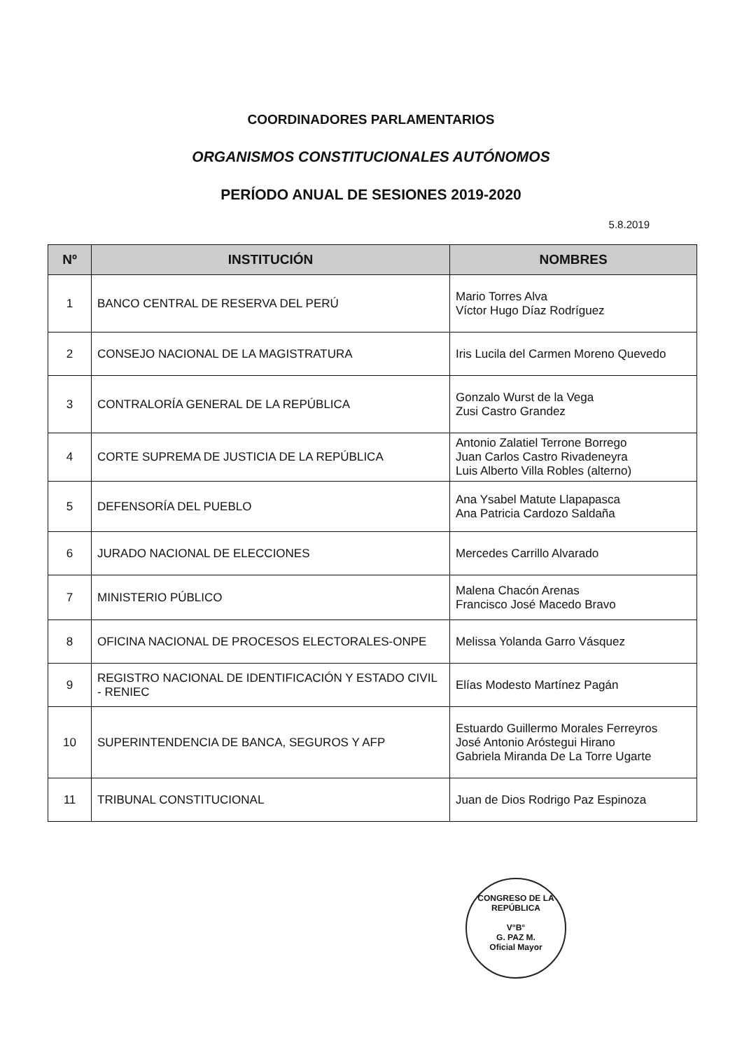COORDINADORES PARLAMENTARIOS
ORGANISMOS CONSTITUCIONALES AUTÓNOMOS
PERÍODO ANUAL DE SESIONES 2019-2020
5.8.2019
| Nº | INSTITUCIÓN | NOMBRES |
| --- | --- | --- |
| 1 | BANCO CENTRAL DE RESERVA DEL PERÚ | Mario Torres Alva Víctor Hugo Díaz Rodríguez |
| 2 | CONSEJO NACIONAL DE LA MAGISTRATURA | Iris Lucila del Carmen Moreno Quevedo |
| 3 | CONTRALORÍA GENERAL DE LA REPÚBLICA | Gonzalo Wurst de la Vega Zusi Castro Grandez |
| 4 | CORTE SUPREMA DE JUSTICIA DE LA REPÚBLICA | Antonio Zalatiel Terrone Borrego Juan Carlos Castro Rivadeneyra Luis Alberto Villa Robles (alterno) |
| 5 | DEFENSORÍA DEL PUEBLO | Ana Ysabel Matute Llapapasca Ana Patricia Cardozo Saldaña |
| 6 | JURADO NACIONAL DE ELECCIONES | Mercedes Carrillo Alvarado |
| 7 | MINISTERIO PÚBLICO | Malena Chacón Arenas Francisco José Macedo Bravo |
| 8 | OFICINA NACIONAL DE PROCESOS ELECTORALES-ONPE | Melissa Yolanda Garro Vásquez |
| 9 | REGISTRO NACIONAL DE IDENTIFICACIÓN Y ESTADO CIVIL - RENIEC | Elías Modesto Martínez Pagán |
| 10 | SUPERINTENDENCIA DE BANCA, SEGUROS Y AFP | Estuardo Guillermo Morales Ferreyros José Antonio Aróstegui Hirano Gabriela Miranda De La Torre Ugarte |
| 11 | TRIBUNAL CONSTITUCIONAL | Juan de Dios Rodrigo Paz Espinoza |
CONGRESO DE LA REPÚBLICA
V°B°
G. PAZ M.
Oficial Mayor